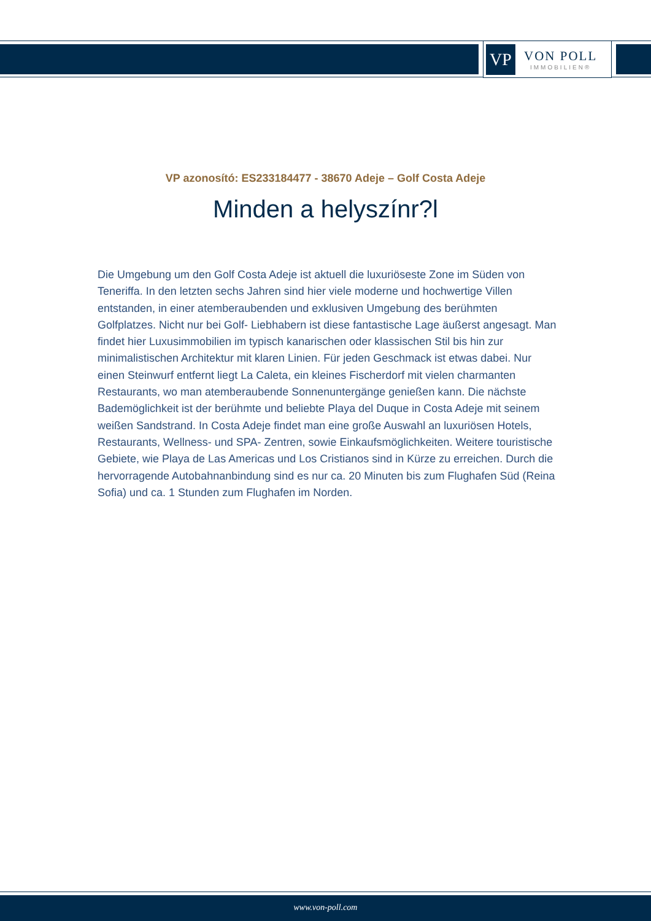VP
VON POLL
IMMOBILIEN®
VP azonosító: ES233184477 - 38670 Adeje – Golf Costa Adeje
Minden a helyszínr?l
Die Umgebung um den Golf Costa Adeje ist aktuell die luxuriöseste Zone im Süden von Teneriffa. In den letzten sechs Jahren sind hier viele moderne und hochwertige Villen entstanden, in einer atemberaubenden und exklusiven Umgebung des berühmten Golfplatzes. Nicht nur bei Golf- Liebhabern ist diese fantastische Lage äußerst angesagt. Man findet hier Luxusimmobilien im typisch kanarischen oder klassischen Stil bis hin zur minimalistischen Architektur mit klaren Linien. Für jeden Geschmack ist etwas dabei. Nur einen Steinwurf entfernt liegt La Caleta, ein kleines Fischerdorf mit vielen charmanten Restaurants, wo man atemberaubende Sonnenuntergänge genießen kann. Die nächste Bademöglichkeit ist der berühmte und beliebte Playa del Duque in Costa Adeje mit seinem weißen Sandstrand. In Costa Adeje findet man eine große Auswahl an luxuriösen Hotels, Restaurants, Wellness- und SPA- Zentren, sowie Einkaufsmöglichkeiten. Weitere touristische Gebiete, wie Playa de Las Americas und Los Cristianos sind in Kürze zu erreichen. Durch die hervorragende Autobahnanbindung sind es nur ca. 20 Minuten bis zum Flughafen Süd (Reina Sofia) und ca. 1 Stunden zum Flughafen im Norden.
www.von-poll.com